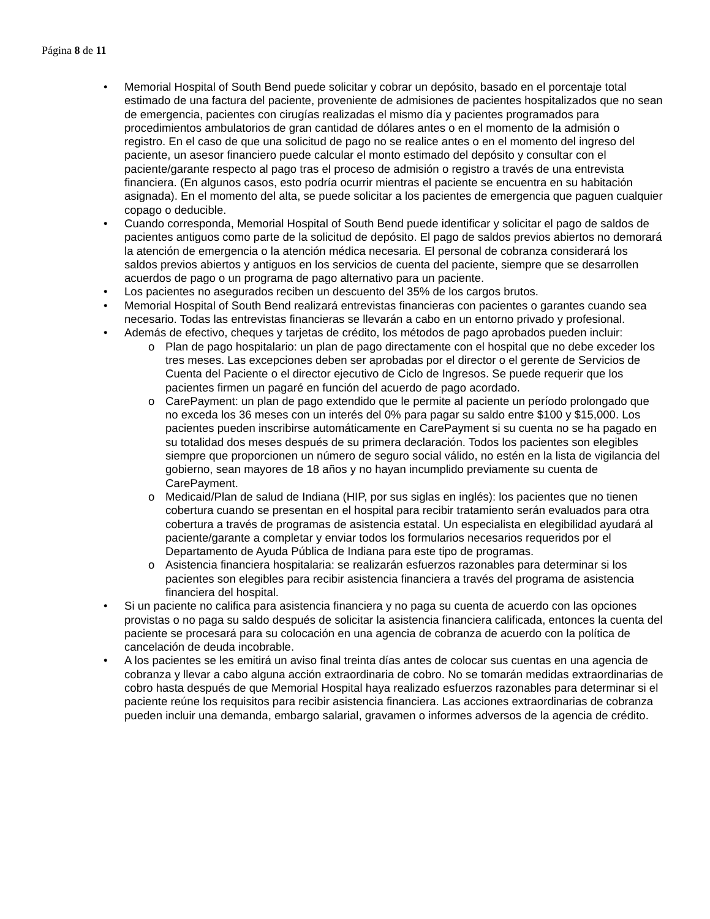Página 8 de 11
• Memorial Hospital of South Bend puede solicitar y cobrar un depósito, basado en el porcentaje total estimado de una factura del paciente, proveniente de admisiones de pacientes hospitalizados que no sean de emergencia, pacientes con cirugías realizadas el mismo día y pacientes programados para procedimientos ambulatorios de gran cantidad de dólares antes o en el momento de la admisión o registro. En el caso de que una solicitud de pago no se realice antes o en el momento del ingreso del paciente, un asesor financiero puede calcular el monto estimado del depósito y consultar con el paciente/garante respecto al pago tras el proceso de admisión o registro a través de una entrevista financiera. (En algunos casos, esto podría ocurrir mientras el paciente se encuentra en su habitación asignada). En el momento del alta, se puede solicitar a los pacientes de emergencia que paguen cualquier copago o deducible.
• Cuando corresponda, Memorial Hospital of South Bend puede identificar y solicitar el pago de saldos de pacientes antiguos como parte de la solicitud de depósito. El pago de saldos previos abiertos no demorará la atención de emergencia o la atención médica necesaria. El personal de cobranza considerará los saldos previos abiertos y antiguos en los servicios de cuenta del paciente, siempre que se desarrollen acuerdos de pago o un programa de pago alternativo para un paciente.
• Los pacientes no asegurados reciben un descuento del 35% de los cargos brutos.
• Memorial Hospital of South Bend realizará entrevistas financieras con pacientes o garantes cuando sea necesario. Todas las entrevistas financieras se llevarán a cabo en un entorno privado y profesional.
• Además de efectivo, cheques y tarjetas de crédito, los métodos de pago aprobados pueden incluir:
o Plan de pago hospitalario: un plan de pago directamente con el hospital que no debe exceder los tres meses. Las excepciones deben ser aprobadas por el director o el gerente de Servicios de Cuenta del Paciente o el director ejecutivo de Ciclo de Ingresos. Se puede requerir que los pacientes firmen un pagaré en función del acuerdo de pago acordado.
o CarePayment: un plan de pago extendido que le permite al paciente un período prolongado que no exceda los 36 meses con un interés del 0% para pagar su saldo entre $100 y $15,000. Los pacientes pueden inscribirse automáticamente en CarePayment si su cuenta no se ha pagado en su totalidad dos meses después de su primera declaración. Todos los pacientes son elegibles siempre que proporcionen un número de seguro social válido, no estén en la lista de vigilancia del gobierno, sean mayores de 18 años y no hayan incumplido previamente su cuenta de CarePayment.
o Medicaid/Plan de salud de Indiana (HIP, por sus siglas en inglés): los pacientes que no tienen cobertura cuando se presentan en el hospital para recibir tratamiento serán evaluados para otra cobertura a través de programas de asistencia estatal. Un especialista en elegibilidad ayudará al paciente/garante a completar y enviar todos los formularios necesarios requeridos por el Departamento de Ayuda Pública de Indiana para este tipo de programas.
o Asistencia financiera hospitalaria: se realizarán esfuerzos razonables para determinar si los pacientes son elegibles para recibir asistencia financiera a través del programa de asistencia financiera del hospital.
• Si un paciente no califica para asistencia financiera y no paga su cuenta de acuerdo con las opciones provistas o no paga su saldo después de solicitar la asistencia financiera calificada, entonces la cuenta del paciente se procesará para su colocación en una agencia de cobranza de acuerdo con la política de cancelación de deuda incobrable.
• A los pacientes se les emitirá un aviso final treinta días antes de colocar sus cuentas en una agencia de cobranza y llevar a cabo alguna acción extraordinaria de cobro. No se tomarán medidas extraordinarias de cobro hasta después de que Memorial Hospital haya realizado esfuerzos razonables para determinar si el paciente reúne los requisitos para recibir asistencia financiera. Las acciones extraordinarias de cobranza pueden incluir una demanda, embargo salarial, gravamen o informes adversos de la agencia de crédito.